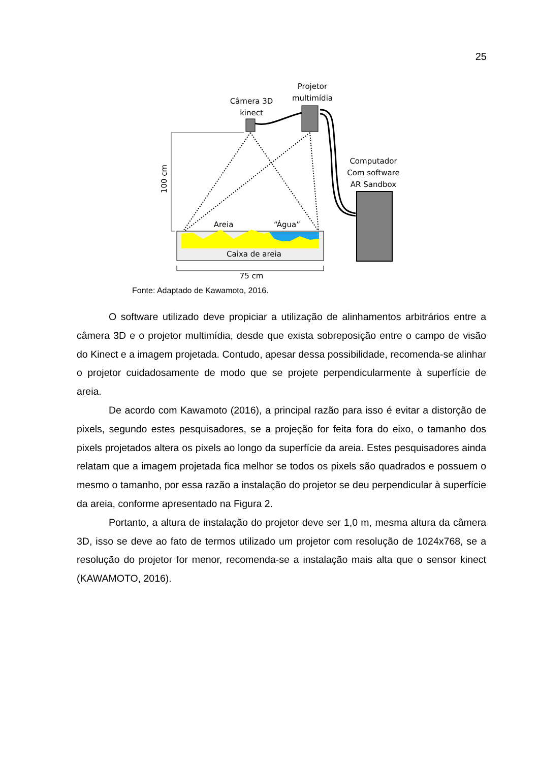25
Projetor
multimídia
Câmera 3D
kinect
Computador
Com software
AR Sandbox
100 cm
Areia
“Água”
Caixa de areia
75 cm
Fonte: Adaptado de Kawamoto, 2016.
O software utilizado deve propiciar a utilização de alinhamentos arbitrários entre a câmera 3D e o projetor multimídia, desde que exista sobreposição entre o campo de visão do Kinect e a imagem projetada. Contudo, apesar dessa possibilidade, recomenda-se alinhar o projetor cuidadosamente de modo que se projete perpendicularmente à superfície de areia.
De acordo com Kawamoto (2016), a principal razão para isso é evitar a distorção de pixels, segundo estes pesquisadores, se a projeção for feita fora do eixo, o tamanho dos pixels projetados altera os pixels ao longo da superfície da areia. Estes pesquisadores ainda relatam que a imagem projetada fica melhor se todos os pixels são quadrados e possuem o mesmo o tamanho, por essa razão a instalação do projetor se deu perpendicular à superfície da areia, conforme apresentado na Figura 2.
Portanto, a altura de instalação do projetor deve ser 1,0 m, mesma altura da câmera 3D, isso se deve ao fato de termos utilizado um projetor com resolução de 1024x768, se a resolução do projetor for menor, recomenda-se a instalação mais alta que o sensor kinect (KAWAMOTO, 2016).